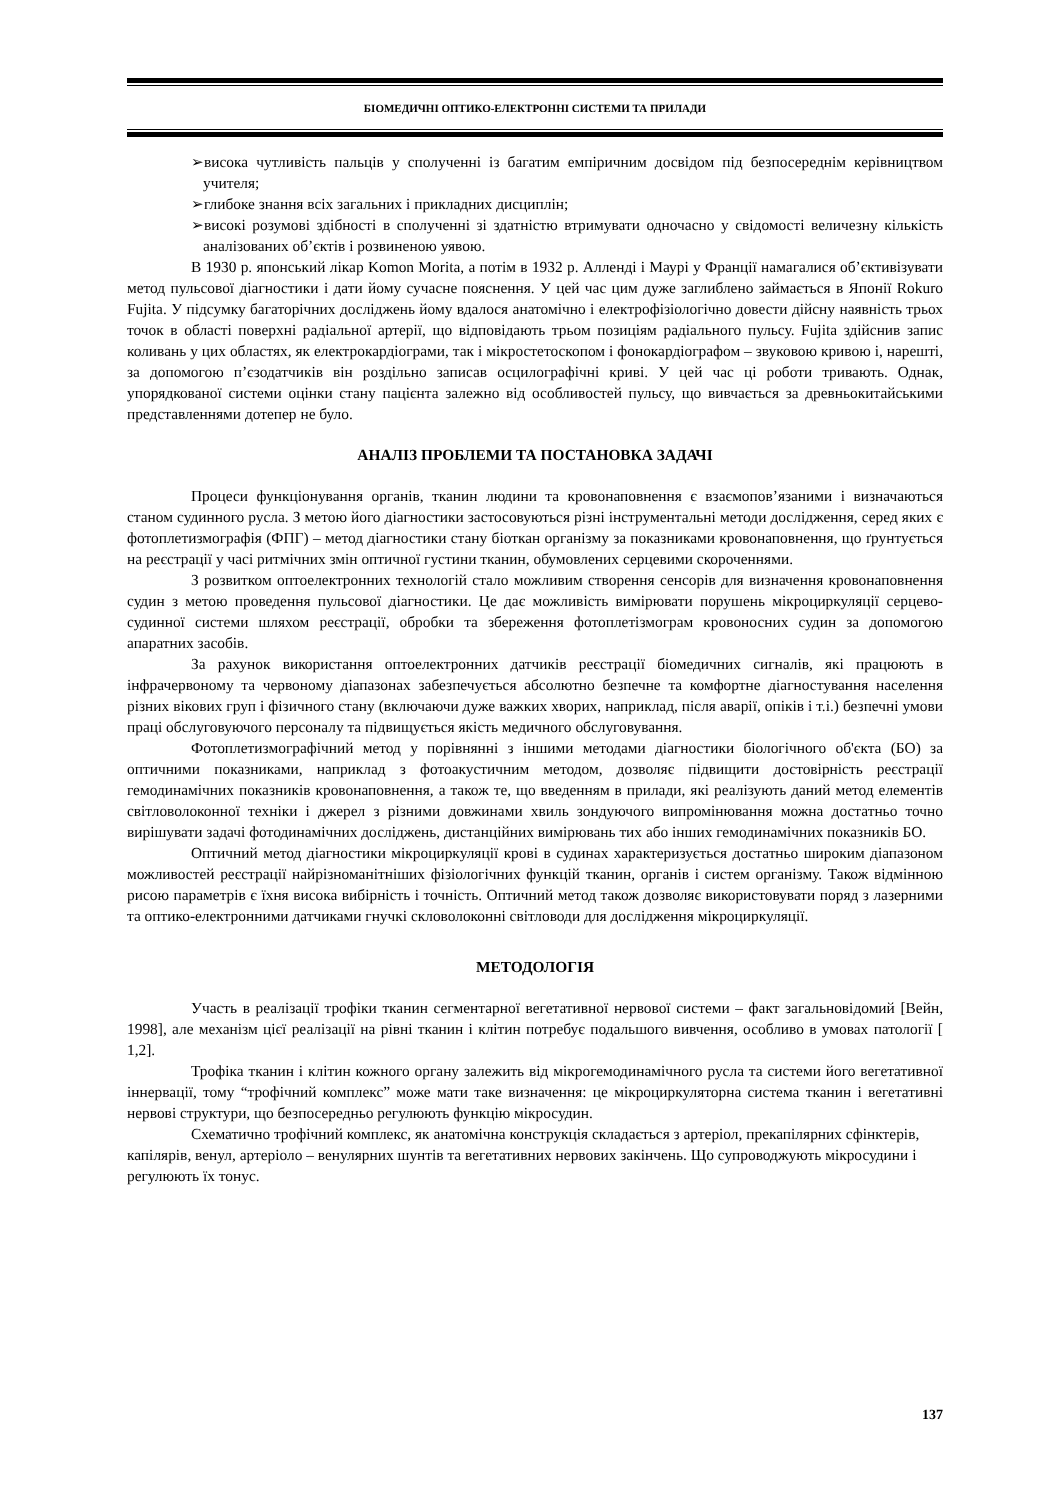БІОМЕДИЧНІ ОПТИКО-ЕЛЕКТРОННІ СИСТЕМИ ТА ПРИЛАДИ
➢висока чутливість пальців у сполученні із багатим емпіричним досвідом під безпосереднім керівництвом учителя;
➢глибоке знання всіх загальних і прикладних дисциплін;
➢високі розумові здібності в сполученні зі здатністю втримувати одночасно у свідомості величезну кількість аналізованих об’єктів і розвиненою уявою.
В 1930 р. японський лікар Komon Morita, а потім в 1932 р. Алленді і Маурі у Франції намагалися об’єктивізувати метод пульсової діагностики і дати йому сучасне пояснення. У цей час цим дуже заглиблено займається в Японії Rokuro Fujita. У підсумку багаторічних досліджень йому вдалося анатомічно і електрофізіологічно довести дійсну наявність трьох точок в області поверхні радіальної артерії, що відповідають трьом позиціям радіального пульсу. Fujita здійснив запис коливань у цих областях, як електрокардіограми, так і мікростетоскопом і фонокардіографом – звуковою кривою і, нарешті, за допомогою п’єзодатчиків він роздільно записав осцилографічні криві. У цей час ці роботи тривають. Однак, упорядкованої системи оцінки стану пацієнта залежно від особливостей пульсу, що вивчається за древньокитайськими представленнями дотепер не було.
АНАЛІЗ ПРОБЛЕМИ ТА ПОСТАНОВКА ЗАДАЧІ
Процеси функціонування органів, тканин людини та кровонаповнення є взаємопов’язаними і визначаються станом судинного русла. З метою його діагностики застосовуються різні інструментальні методи дослідження, серед яких є фотоплетизмографія (ФПГ) – метод діагностики стану біоткан організму за показниками кровонаповнення, що ґрунтується на реєстрації у часі ритмічних змін оптичної густини тканин, обумовлених серцевими скороченнями.
З розвитком оптоелектронних технологій стало можливим створення сенсорів для визначення кровонаповнення судин з метою проведення пульсової діагностики. Це дає можливість вимірювати порушень мікроциркуляції серцево-судинної системи шляхом реєстрації, обробки та збереження фотоплетізмограм кровоносних судин за допомогою апаратних засобів.
За рахунок використання оптоелектронних датчиків реєстрації біомедичних сигналів, які працюють в інфрачервоному та червоному діапазонах забезпечується абсолютно безпечне та комфортне діагностування населення різних вікових груп і фізичного стану (включаючи дуже важких хворих, наприклад, після аварії, опіків і т.і.) безпечні умови праці обслуговуючого персоналу та підвищується якість медичного обслуговування.
Фотоплетизмографічний метод у порівнянні з іншими методами діагностики біологічного об'єкта (БО) за оптичними показниками, наприклад з фотоакустичним методом, дозволяє підвищити достовірність реєстрації гемодинамічних показників кровонаповнення, а також те, що введенням в прилади, які реалізують даний метод елементів світловолоконної техніки і джерел з різними довжинами хвиль зондуючого випромінювання можна достатньо точно вирішувати задачі фотодинамічних досліджень, дистанційних вимірювань тих або інших гемодинамічних показників БО.
Оптичний метод діагностики мікроциркуляції крові в судинах характеризується достатньо широким діапазоном можливостей реєстрації найрізноманітніших фізіологічних функцій тканин, органів і систем організму. Також відмінною рисою параметрів є їхня висока вибірність і точність. Оптичний метод також дозволяє використовувати поряд з лазерними та оптико-електронними датчиками гнучкі скловолоконні світловоди для дослідження мікроциркуляції.
МЕТОДОЛОГІЯ
Участь в реалізації трофіки тканин сегментарної вегетативної нервової системи – факт загальновідомий [Вейн, 1998], але механізм цієї реалізації на рівні тканин і клітин потребує подальшого вивчення, особливо в умовах патології [ 1,2].
Трофіка тканин і клітин кожного органу залежить від мікрогемодинамічного русла та системи його вегетативної іннервації, тому “трофічний комплекс” може мати таке визначення: це мікроциркуляторна система тканин і вегетативні нервові структури, що безпосередньо регулюють функцію мікросудин.
Схематично трофічний комплекс, як анатомічна конструкція складається з артеріол, прекапілярних сфінктерів, капілярів, венул, артеріоло – венулярних шунтів та вегетативних нервових закінчень. Що супроводжують мікросудини і регулюють їх тонус.
137